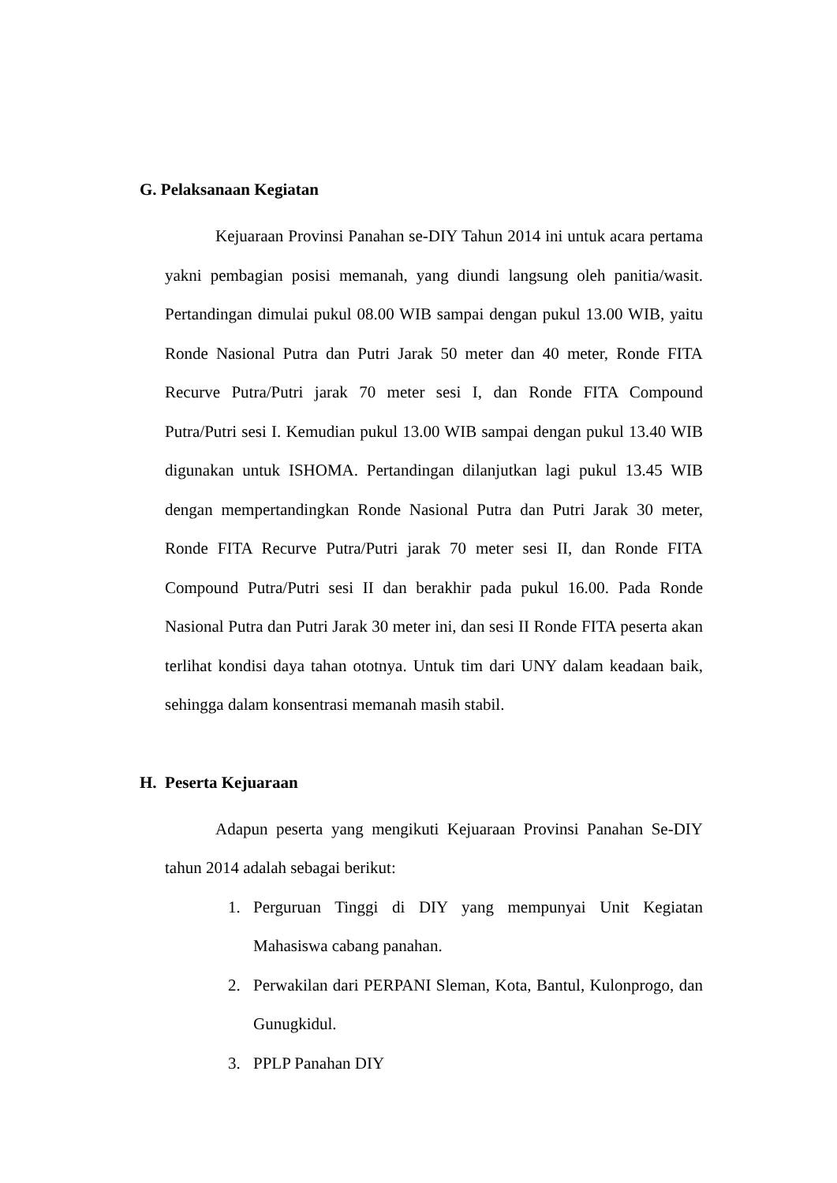G. Pelaksanaan Kegiatan
Kejuaraan Provinsi Panahan se-DIY Tahun 2014 ini untuk acara pertama yakni pembagian posisi memanah, yang diundi langsung oleh panitia/wasit. Pertandingan dimulai pukul 08.00 WIB sampai dengan pukul 13.00 WIB, yaitu Ronde Nasional Putra dan Putri Jarak 50 meter dan 40 meter, Ronde FITA Recurve Putra/Putri jarak 70 meter sesi I, dan Ronde FITA Compound Putra/Putri sesi I. Kemudian pukul 13.00 WIB sampai dengan pukul 13.40 WIB digunakan untuk ISHOMA. Pertandingan dilanjutkan lagi pukul 13.45 WIB dengan mempertandingkan Ronde Nasional Putra dan Putri Jarak 30 meter, Ronde FITA Recurve Putra/Putri jarak 70 meter sesi II, dan Ronde FITA Compound Putra/Putri sesi II dan berakhir pada pukul 16.00. Pada Ronde Nasional Putra dan Putri Jarak 30 meter ini, dan sesi II Ronde FITA peserta akan terlihat kondisi daya tahan ototnya. Untuk tim dari UNY dalam keadaan baik, sehingga dalam konsentrasi memanah masih stabil.
H. Peserta Kejuaraan
Adapun peserta yang mengikuti Kejuaraan Provinsi Panahan Se-DIY tahun 2014 adalah sebagai berikut:
1. Perguruan Tinggi di DIY yang mempunyai Unit Kegiatan Mahasiswa cabang panahan.
2. Perwakilan dari PERPANI Sleman, Kota, Bantul, Kulonprogo, dan Gunugkidul.
3. PPLP Panahan DIY